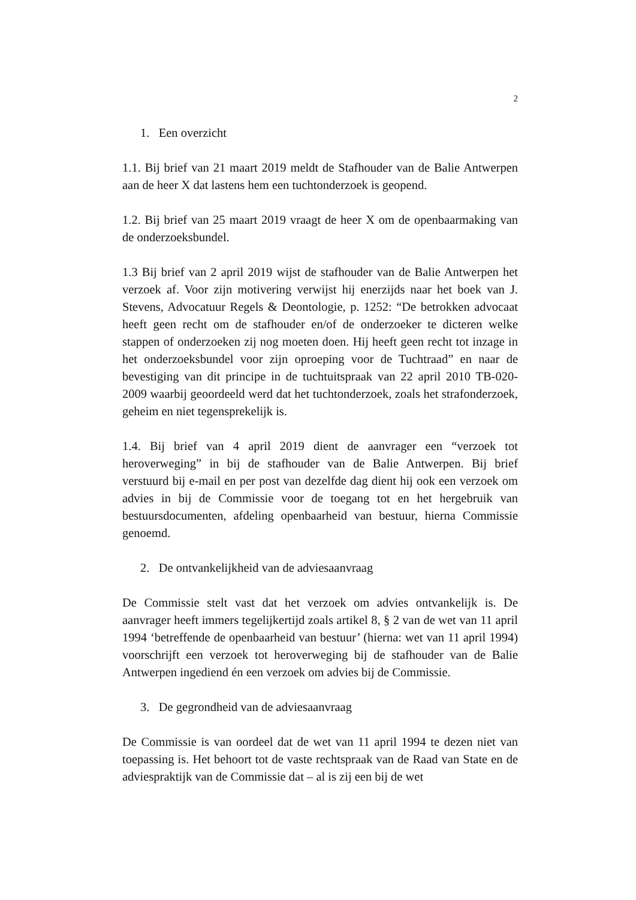2
1. Een overzicht
1.1. Bij brief van 21 maart 2019 meldt de Stafhouder van de Balie Antwerpen aan de heer X dat lastens hem een tuchtonderzoek is geopend.
1.2. Bij brief van 25 maart 2019 vraagt de heer X om de openbaarmaking van de onderzoeksbundel.
1.3 Bij brief van 2 april 2019 wijst de stafhouder van de Balie Antwerpen het verzoek af. Voor zijn motivering verwijst hij enerzijds naar het boek van J. Stevens, Advocatuur Regels & Deontologie, p. 1252: “De betrokken advocaat heeft geen recht om de stafhouder en/of de onderzoeker te dicteren welke stappen of onderzoeken zij nog moeten doen. Hij heeft geen recht tot inzage in het onderzoeksbundel voor zijn oproeping voor de Tuchtraad” en naar de bevestiging van dit principe in de tuchtuitspraak van 22 april 2010 TB-020-2009 waarbij geoordeeld werd dat het tuchtonderzoek, zoals het strafonderzoek, geheim en niet tegensprekelijk is.
1.4. Bij brief van 4 april 2019 dient de aanvrager een “verzoek tot heroverweging” in bij de stafhouder van de Balie Antwerpen. Bij brief verstuurd bij e-mail en per post van dezelfde dag dient hij ook een verzoek om advies in bij de Commissie voor de toegang tot en het hergebruik van bestuursdocumenten, afdeling openbaarheid van bestuur, hierna Commissie genoemd.
2. De ontvankelijkheid van de adviesaanvraag
De Commissie stelt vast dat het verzoek om advies ontvankelijk is. De aanvrager heeft immers tegelijkertijd zoals artikel 8, § 2 van de wet van 11 april 1994 ‘betreffende de openbaarheid van bestuur’ (hierna: wet van 11 april 1994) voorschrijft een verzoek tot heroverweging bij de stafhouder van de Balie Antwerpen ingediend én een verzoek om advies bij de Commissie.
3. De gegrondheid van de adviesaanvraag
De Commissie is van oordeel dat de wet van 11 april 1994 te dezen niet van toepassing is. Het behoort tot de vaste rechtspraak van de Raad van State en de adviespraktijk van de Commissie dat – al is zij een bij de wet